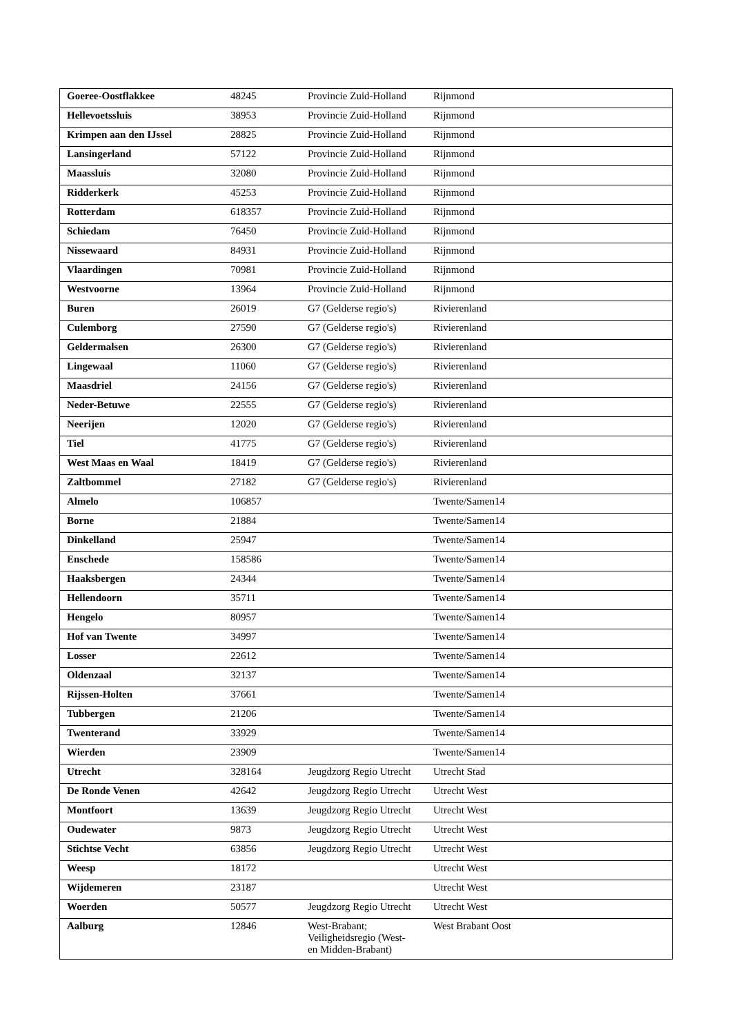| Goeree-Oostflakkee | 48245 | Provincie Zuid-Holland | Rijnmond |
| Hellevoetssluis | 38953 | Provincie Zuid-Holland | Rijnmond |
| Krimpen aan den IJssel | 28825 | Provincie Zuid-Holland | Rijnmond |
| Lansingerland | 57122 | Provincie Zuid-Holland | Rijnmond |
| Maassluis | 32080 | Provincie Zuid-Holland | Rijnmond |
| Ridderkerk | 45253 | Provincie Zuid-Holland | Rijnmond |
| Rotterdam | 618357 | Provincie Zuid-Holland | Rijnmond |
| Schiedam | 76450 | Provincie Zuid-Holland | Rijnmond |
| Nissewaard | 84931 | Provincie Zuid-Holland | Rijnmond |
| Vlaardingen | 70981 | Provincie Zuid-Holland | Rijnmond |
| Westvoorne | 13964 | Provincie Zuid-Holland | Rijnmond |
| Buren | 26019 | G7 (Gelderse regio's) | Rivierenland |
| Culemborg | 27590 | G7 (Gelderse regio's) | Rivierenland |
| Geldermalsen | 26300 | G7 (Gelderse regio's) | Rivierenland |
| Lingewaal | 11060 | G7 (Gelderse regio's) | Rivierenland |
| Maasdriel | 24156 | G7 (Gelderse regio's) | Rivierenland |
| Neder-Betuwe | 22555 | G7 (Gelderse regio's) | Rivierenland |
| Neerijen | 12020 | G7 (Gelderse regio's) | Rivierenland |
| Tiel | 41775 | G7 (Gelderse regio's) | Rivierenland |
| West Maas en Waal | 18419 | G7 (Gelderse regio's) | Rivierenland |
| Zaltbommel | 27182 | G7 (Gelderse regio's) | Rivierenland |
| Almelo | 106857 | | Twente/Samen14 |
| Borne | 21884 | | Twente/Samen14 |
| Dinkelland | 25947 | | Twente/Samen14 |
| Enschede | 158586 | | Twente/Samen14 |
| Haaksbergen | 24344 | | Twente/Samen14 |
| Hellendoorn | 35711 | | Twente/Samen14 |
| Hengelo | 80957 | | Twente/Samen14 |
| Hof van Twente | 34997 | | Twente/Samen14 |
| Losser | 22612 | | Twente/Samen14 |
| Oldenzaal | 32137 | | Twente/Samen14 |
| Rijssen-Holten | 37661 | | Twente/Samen14 |
| Tubbergen | 21206 | | Twente/Samen14 |
| Twenterand | 33929 | | Twente/Samen14 |
| Wierden | 23909 | | Twente/Samen14 |
| Utrecht | 328164 | Jeugdzorg Regio Utrecht | Utrecht Stad |
| De Ronde Venen | 42642 | Jeugdzorg Regio Utrecht | Utrecht West |
| Montfoort | 13639 | Jeugdzorg Regio Utrecht | Utrecht West |
| Oudewater | 9873 | Jeugdzorg Regio Utrecht | Utrecht West |
| Stichtse Vecht | 63856 | Jeugdzorg Regio Utrecht | Utrecht West |
| Weesp | 18172 | | Utrecht West |
| Wijdemeren | 23187 | | Utrecht West |
| Woerden | 50577 | Jeugdzorg Regio Utrecht | Utrecht West |
| Aalburg | 12846 | West-Brabant; Veiligheidsregio (West- en Midden-Brabant) | West Brabant Oost |